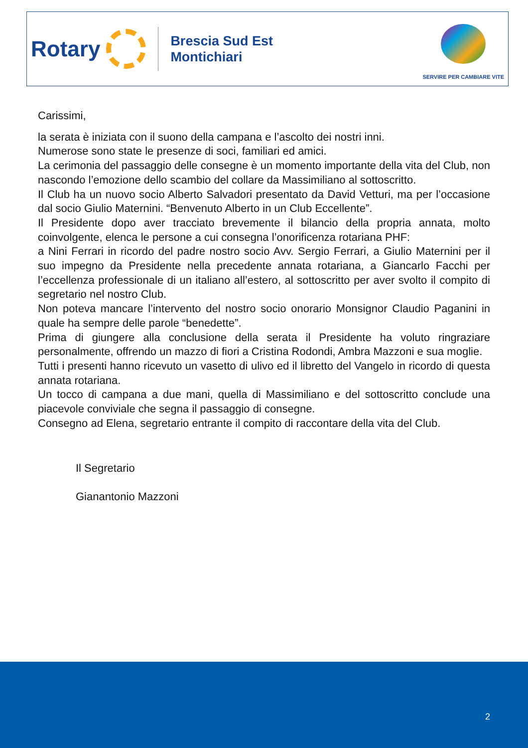Rotary
Brescia Sud Est
Montichiari
SERVIRE PER CAMBIARE VITE
Carissimi,
la serata è iniziata con il suono della campana e l’ascolto dei nostri inni.
Numerose sono state le presenze di soci, familiari ed amici.
La cerimonia del passaggio delle consegne è un momento importante della vita del Club, non nascondo l’emozione dello scambio del collare da Massimiliano al sottoscritto.
Il Club ha un nuovo socio Alberto Salvadori presentato da David Vetturi, ma per l’occasione dal socio Giulio Maternini. “Benvenuto Alberto in un Club Eccellente”.
Il Presidente dopo aver tracciato brevemente il bilancio della propria annata, molto coinvolgente, elenca le persone a cui consegna l’onorificenza rotariana PHF:
a Nini Ferrari in ricordo del padre nostro socio Avv. Sergio Ferrari, a Giulio Maternini per il suo impegno da Presidente nella precedente annata rotariana, a Giancarlo Facchi per l’eccellenza professionale di un italiano all’estero, al sottoscritto per aver svolto il compito di segretario nel nostro Club.
Non poteva mancare l’intervento del nostro socio onorario Monsignor Claudio Paganini in quale ha sempre delle parole “benedette”.
Prima di giungere alla conclusione della serata il Presidente ha voluto ringraziare personalmente, offrendo un mazzo di fiori a Cristina Rodondi, Ambra Mazzoni e sua moglie.
Tutti i presenti hanno ricevuto un vasetto di ulivo ed il libretto del Vangelo in ricordo di questa annata rotariana.
Un tocco di campana a due mani, quella di Massimiliano e del sottoscritto conclude una piacevole conviviale che segna il passaggio di consegne.
Consegno ad Elena, segretario entrante il compito di raccontare della vita del Club.
Il Segretario
Gianantonio Mazzoni
2